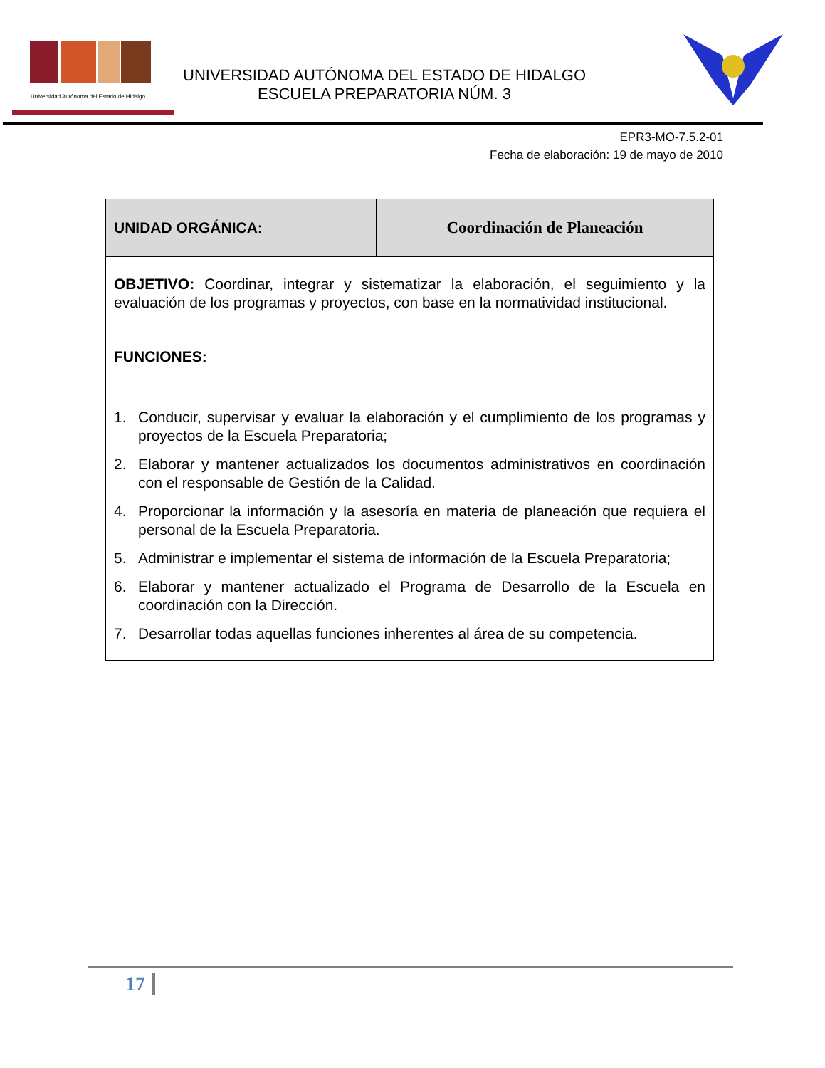Universidad Autónoma del Estado de Hidalgo
UNIVERSIDAD AUTÓNOMA DEL ESTADO DE HIDALGO
ESCUELA PREPARATORIA NÚM. 3
EPR3-MO-7.5.2-01
Fecha de elaboración: 19 de mayo de 2010
| UNIDAD ORGÁNICA: | Coordinación de Planeación |
| OBJETIVO: Coordinar, integrar y sistematizar la elaboración, el seguimiento y la evaluación de los programas y proyectos, con base en la normatividad institucional. | |
| FUNCIONES: 1. Conducir, supervisar y evaluar la elaboración y el cumplimiento de los programas y proyectos de la Escuela Preparatoria; 2. Elaborar y mantener actualizados los documentos administrativos en coordinación con el responsable de Gestión de la Calidad. 4. Proporcionar la información y la asesoría en materia de planeación que requiera el personal de la Escuela Preparatoria. 5. Administrar e implementar el sistema de información de la Escuela Preparatoria; 6. Elaborar y mantener actualizado el Programa de Desarrollo de la Escuela en coordinación con la Dirección. 7. Desarrollar todas aquellas funciones inherentes al área de su competencia. | |
17